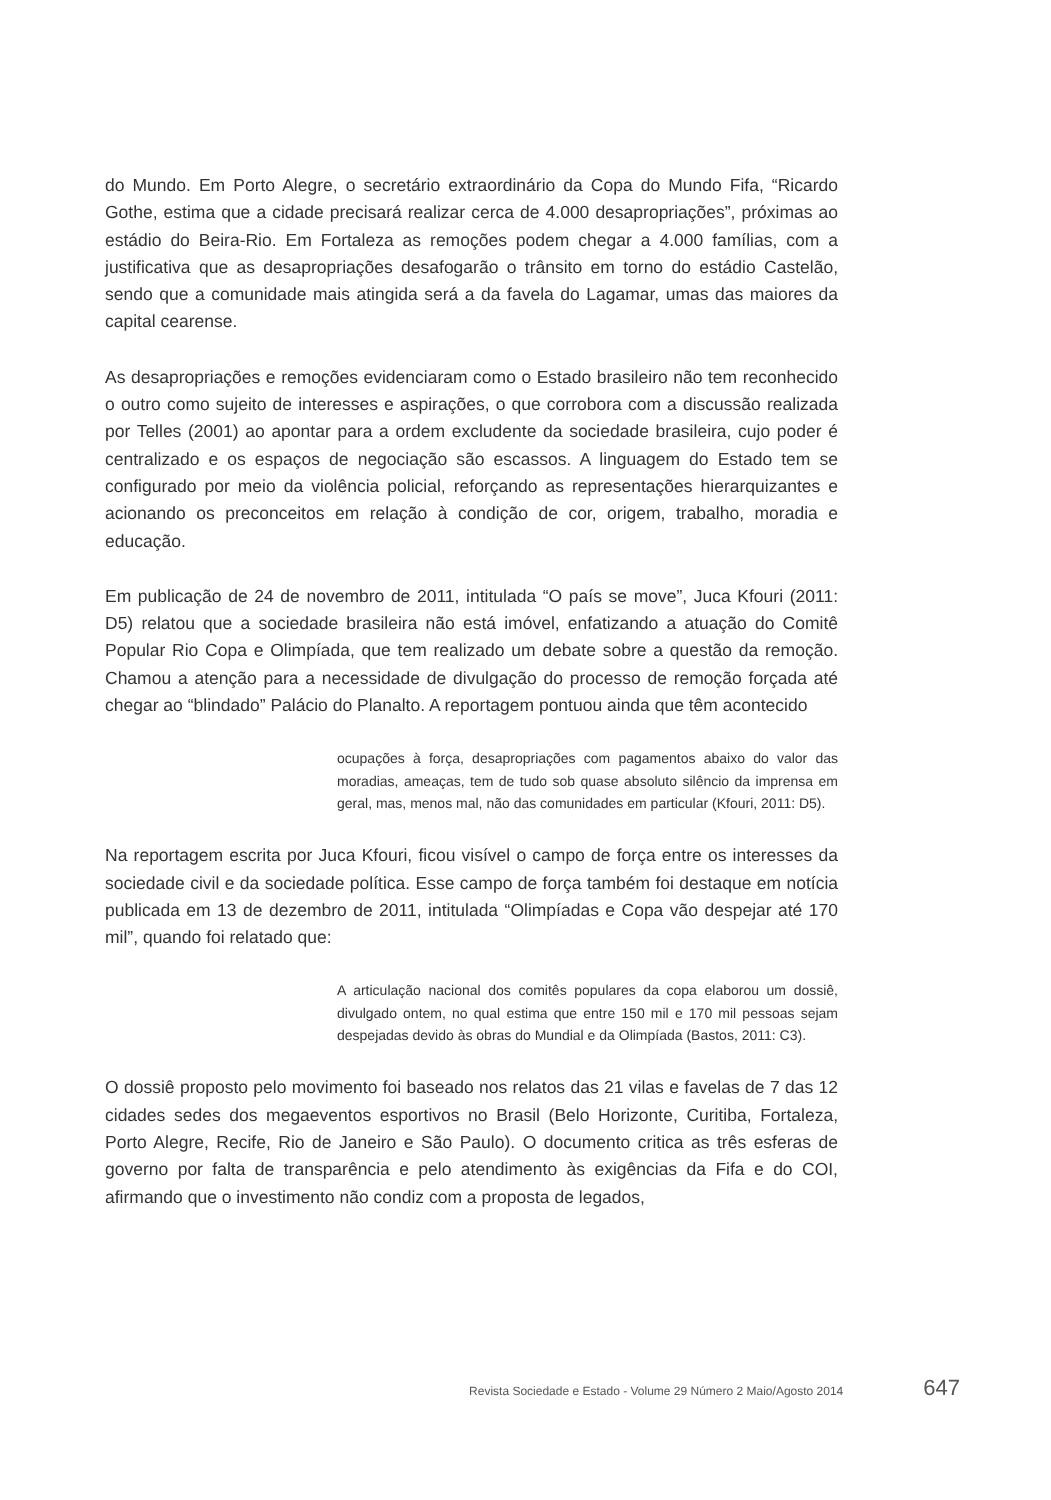do Mundo. Em Porto Alegre, o secretário extraordinário da Copa do Mundo Fifa, “Ricardo Gothe, estima que a cidade precisará realizar cerca de 4.000 desapropriações”, próximas ao estádio do Beira-Rio. Em Fortaleza as remoções podem chegar a 4.000 famílias, com a justificativa que as desapropriações desafogarão o trânsito em torno do estádio Castelão, sendo que a comunidade mais atingida será a da favela do Lagamar, umas das maiores da capital cearense.
As desapropriações e remoções evidenciaram como o Estado brasileiro não tem reconhecido o outro como sujeito de interesses e aspirações, o que corrobora com a discussão realizada por Telles (2001) ao apontar para a ordem excludente da sociedade brasileira, cujo poder é centralizado e os espaços de negociação são escassos. A linguagem do Estado tem se configurado por meio da violência policial, reforçando as representações hierarquizantes e acionando os preconceitos em relação à condição de cor, origem, trabalho, moradia e educação.
Em publicação de 24 de novembro de 2011, intitulada “O país se move”, Juca Kfouri (2011: D5) relatou que a sociedade brasileira não está imóvel, enfatizando a atuação do Comitê Popular Rio Copa e Olimpíada, que tem realizado um debate sobre a questão da remoção. Chamou a atenção para a necessidade de divulgação do processo de remoção forçada até chegar ao “blindado” Palácio do Planalto. A reportagem pontuou ainda que têm acontecido
ocupações à força, desapropriações com pagamentos abaixo do valor das moradias, ameaças, tem de tudo sob quase absoluto silêncio da imprensa em geral, mas, menos mal, não das comunidades em particular (Kfouri, 2011: D5).
Na reportagem escrita por Juca Kfouri, ficou visível o campo de força entre os interesses da sociedade civil e da sociedade política. Esse campo de força também foi destaque em notícia publicada em 13 de dezembro de 2011, intitulada “Olimpíadas e Copa vão despejar até 170 mil”, quando foi relatado que:
A articulação nacional dos comitês populares da copa elaborou um dossiê, divulgado ontem, no qual estima que entre 150 mil e 170 mil pessoas sejam despejadas devido às obras do Mundial e da Olimpíada (Bastos, 2011: C3).
O dossiê proposto pelo movimento foi baseado nos relatos das 21 vilas e favelas de 7 das 12 cidades sedes dos megaeventos esportivos no Brasil (Belo Horizonte, Curitiba, Fortaleza, Porto Alegre, Recife, Rio de Janeiro e São Paulo). O documento critica as três esferas de governo por falta de transparência e pelo atendimento às exigências da Fifa e do COI, afirmando que o investimento não condiz com a proposta de legados,
Revista Sociedade e Estado - Volume 29 Número 2 Maio/Agosto 2014 647